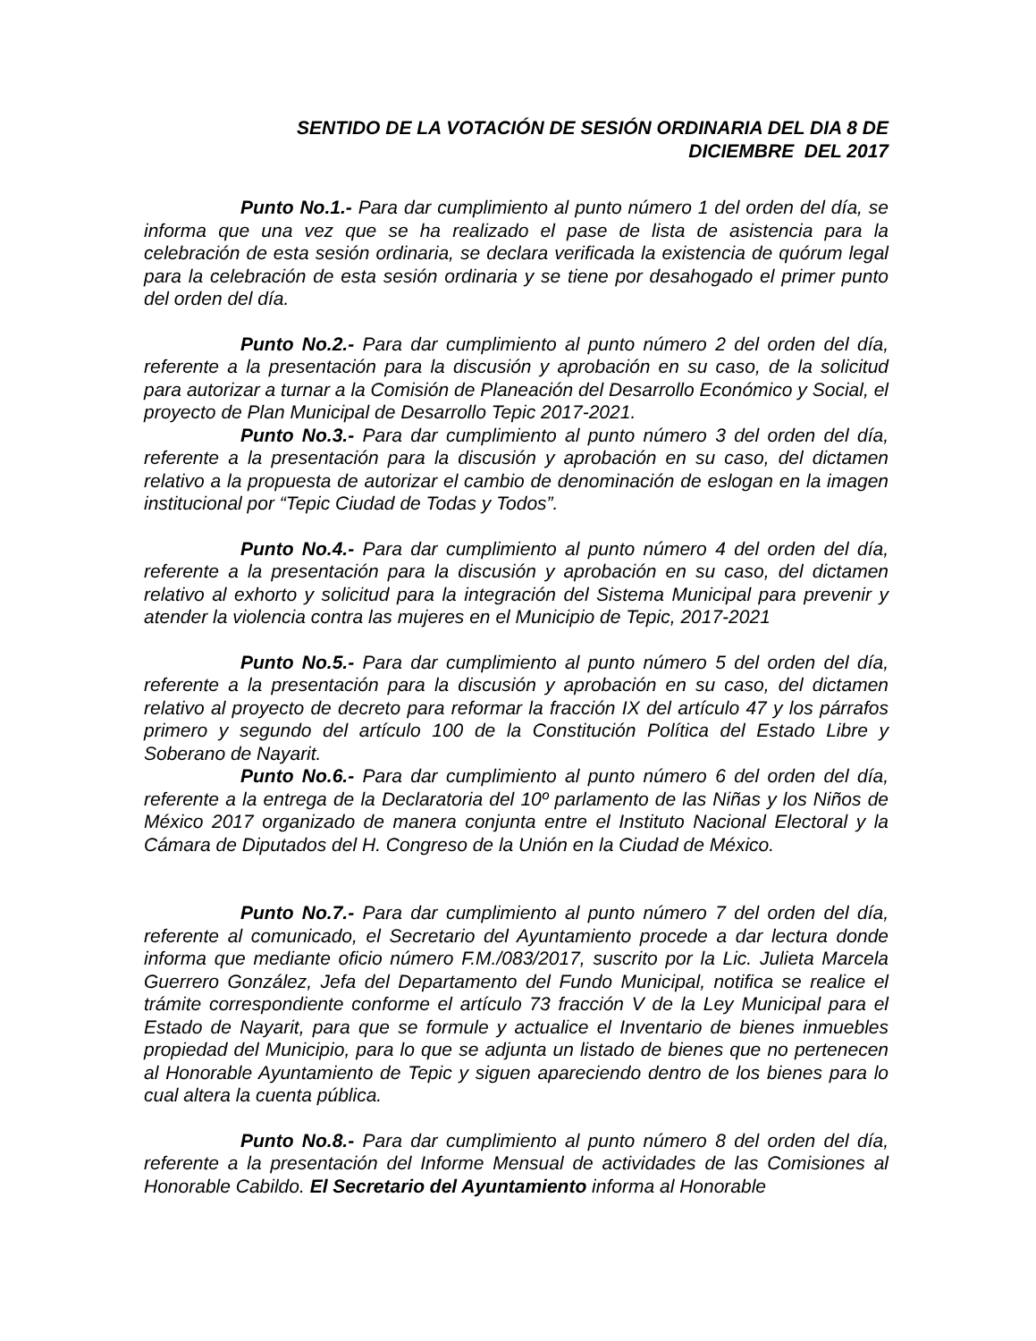SENTIDO DE LA VOTACIÓN DE SESIÓN ORDINARIA DEL DIA 8 DE
DICIEMBRE DEL 2017
Punto No.1.- Para dar cumplimiento al punto número 1 del orden del día, se informa que una vez que se ha realizado el pase de lista de asistencia para la celebración de esta sesión ordinaria, se declara verificada la existencia de quórum legal para la celebración de esta sesión ordinaria y se tiene por desahogado el primer punto del orden del día.
Punto No.2.- Para dar cumplimiento al punto número 2 del orden del día, referente a la presentación para la discusión y aprobación en su caso, de la solicitud para autorizar a turnar a la Comisión de Planeación del Desarrollo Económico y Social, el proyecto de Plan Municipal de Desarrollo Tepic 2017-2021.
Punto No.3.- Para dar cumplimiento al punto número 3 del orden del día, referente a la presentación para la discusión y aprobación en su caso, del dictamen relativo a la propuesta de autorizar el cambio de denominación de eslogan en la imagen institucional por “Tepic Ciudad de Todas y Todos”.
Punto No.4.- Para dar cumplimiento al punto número 4 del orden del día, referente a la presentación para la discusión y aprobación en su caso, del dictamen relativo al exhorto y solicitud para la integración del Sistema Municipal para prevenir y atender la violencia contra las mujeres en el Municipio de Tepic, 2017-2021
Punto No.5.- Para dar cumplimiento al punto número 5 del orden del día, referente a la presentación para la discusión y aprobación en su caso, del dictamen relativo al proyecto de decreto para reformar la fracción IX del artículo 47 y los párrafos primero y segundo del artículo 100 de la Constitución Política del Estado Libre y Soberano de Nayarit.
Punto No.6.- Para dar cumplimiento al punto número 6 del orden del día, referente a la entrega de la Declaratoria del 10º parlamento de las Niñas y los Niños de México 2017 organizado de manera conjunta entre el Instituto Nacional Electoral y la Cámara de Diputados del H. Congreso de la Unión en la Ciudad de México.
Punto No.7.- Para dar cumplimiento al punto número 7 del orden del día, referente al comunicado, el Secretario del Ayuntamiento procede a dar lectura donde informa que mediante oficio número F.M./083/2017, suscrito por la Lic. Julieta Marcela Guerrero González, Jefa del Departamento del Fundo Municipal, notifica se realice el trámite correspondiente conforme el artículo 73 fracción V de la Ley Municipal para el Estado de Nayarit, para que se formule y actualice el Inventario de bienes inmuebles propiedad del Municipio, para lo que se adjunta un listado de bienes que no pertenecen al Honorable Ayuntamiento de Tepic y siguen apareciendo dentro de los bienes para lo cual altera la cuenta pública.
Punto No.8.- Para dar cumplimiento al punto número 8 del orden del día, referente a la presentación del Informe Mensual de actividades de las Comisiones al Honorable Cabildo. El Secretario del Ayuntamiento informa al Honorable